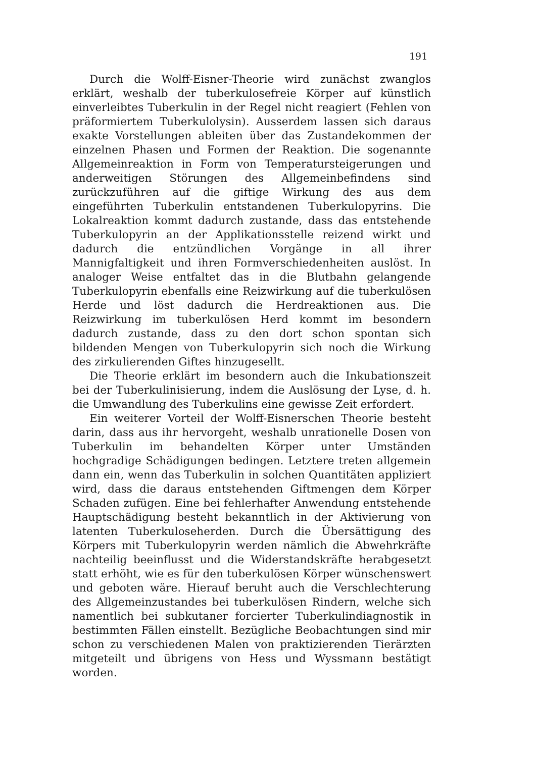191
Durch die Wolff-Eisner-Theorie wird zunächst zwanglos erklärt, weshalb der tuberkulosefreie Körper auf künstlich einverleibtes Tuberkulin in der Regel nicht reagiert (Fehlen von präformiertem Tuberkulolysin). Ausserdem lassen sich daraus exakte Vorstellungen ableiten über das Zustandekommen der einzelnen Phasen und Formen der Reaktion. Die sogenannte Allgemeinreaktion in Form von Temperatursteigerungen und anderweitigen Störungen des Allgemeinbefindens sind zurückzuführen auf die giftige Wirkung des aus dem eingeführten Tuberkulin entstandenen Tuberkulopyrins. Die Lokalreaktion kommt dadurch zustande, dass das entstehende Tuberkulopyrin an der Applikationsstelle reizend wirkt und dadurch die entzündlichen Vorgänge in all ihrer Mannigfaltigkeit und ihren Formverschiedenheiten auslöst. In analoger Weise entfaltet das in die Blutbahn gelangende Tuberkulopyrin ebenfalls eine Reizwirkung auf die tuberkulösen Herde und löst dadurch die Herdreaktionen aus. Die Reizwirkung im tuberkulösen Herd kommt im besondern dadurch zustande, dass zu den dort schon spontan sich bildenden Mengen von Tuberkulopyrin sich noch die Wirkung des zirkulierenden Giftes hinzugesellt.
Die Theorie erklärt im besondern auch die Inkubationszeit bei der Tuberkulinisierung, indem die Auslösung der Lyse, d. h. die Umwandlung des Tuberkulins eine gewisse Zeit erfordert.
Ein weiterer Vorteil der Wolff-Eisnerschen Theorie besteht darin, dass aus ihr hervorgeht, weshalb unrationelle Dosen von Tuberkulin im behandelten Körper unter Umständen hochgradige Schädigungen bedingen. Letztere treten allgemein dann ein, wenn das Tuberkulin in solchen Quantitäten appliziert wird, dass die daraus entstehenden Giftmengen dem Körper Schaden zufügen. Eine bei fehlerhafter Anwendung entstehende Hauptschädigung besteht bekanntlich in der Aktivierung von latenten Tuberkuloseherden. Durch die Übersättigung des Körpers mit Tuberkulopyrin werden nämlich die Abwehrkräfte nachteilig beeinflusst und die Widerstandskräfte herabgesetzt statt erhöht, wie es für den tuberkulösen Körper wünschenswert und geboten wäre. Hierauf beruht auch die Verschlechterung des Allgemeinzustandes bei tuberkulösen Rindern, welche sich namentlich bei subkutaner forcierter Tuberkulindiagnostik in bestimmten Fällen einstellt. Bezügliche Beobachtungen sind mir schon zu verschiedenen Malen von praktizierenden Tierärzten mitgeteilt und übrigens von Hess und Wyssmann bestätigt worden.